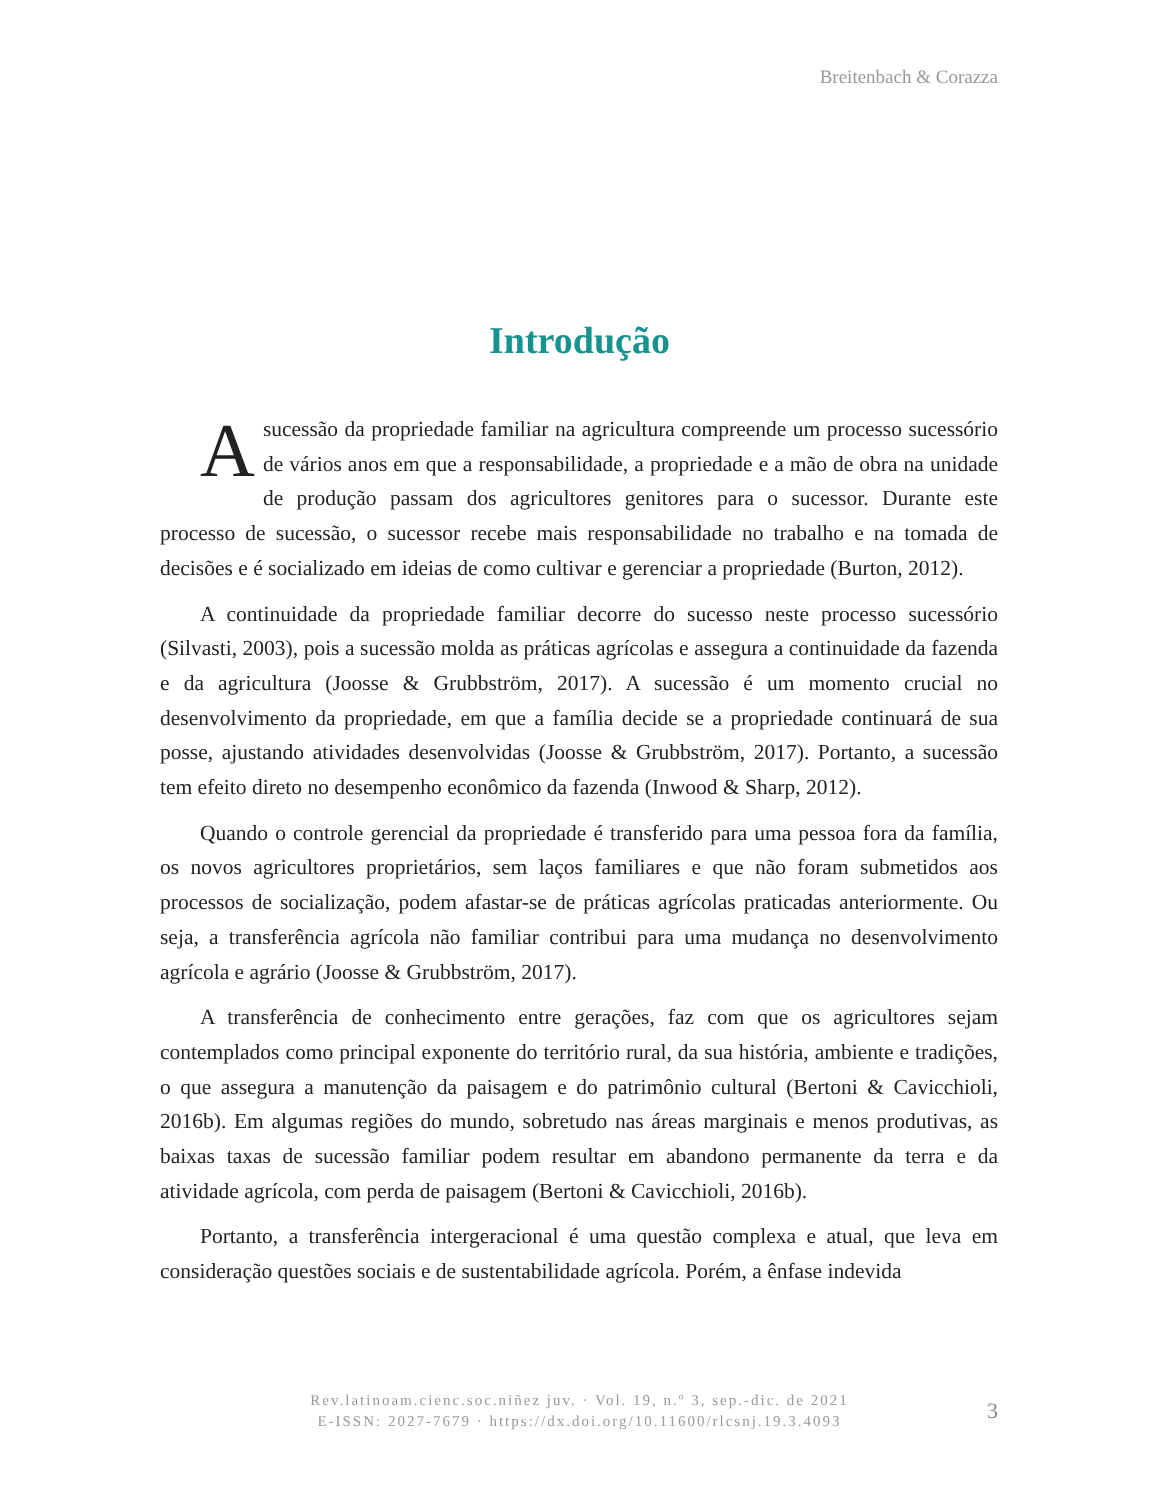Breitenbach & Corazza
Introdução
Asucessão da propriedade familiar na agricultura compreende um processo sucessório de vários anos em que a responsabilidade, a propriedade e a mão de obra na unidade de produção passam dos agricultores genitores para o sucessor. Durante este processo de sucessão, o sucessor recebe mais responsabilidade no trabalho e na tomada de decisões e é socializado em ideias de como cultivar e gerenciar a propriedade (Burton, 2012).
A continuidade da propriedade familiar decorre do sucesso neste processo sucessório (Silvasti, 2003), pois a sucessão molda as práticas agrícolas e assegura a continuidade da fazenda e da agricultura (Joosse & Grubbström, 2017). A sucessão é um momento crucial no desenvolvimento da propriedade, em que a família decide se a propriedade continuará de sua posse, ajustando atividades desenvolvidas (Joosse & Grubbström, 2017). Portanto, a sucessão tem efeito direto no desempenho econômico da fazenda (Inwood & Sharp, 2012).
Quando o controle gerencial da propriedade é transferido para uma pessoa fora da família, os novos agricultores proprietários, sem laços familiares e que não foram submetidos aos processos de socialização, podem afastar-se de práticas agrícolas praticadas anteriormente. Ou seja, a transferência agrícola não familiar contribui para uma mudança no desenvolvimento agrícola e agrário (Joosse & Grubbström, 2017).
A transferência de conhecimento entre gerações, faz com que os agricultores sejam contemplados como principal exponente do território rural, da sua história, ambiente e tradições, o que assegura a manutenção da paisagem e do patrimônio cultural (Bertoni & Cavicchioli, 2016b). Em algumas regiões do mundo, sobretudo nas áreas marginais e menos produtivas, as baixas taxas de sucessão familiar podem resultar em abandono permanente da terra e da atividade agrícola, com perda de paisagem (Bertoni & Cavicchioli, 2016b).
Portanto, a transferência intergeracional é uma questão complexa e atual, que leva em consideração questões sociais e de sustentabilidade agrícola. Porém, a ênfase indevida
Rev.latinoam.cienc.soc.niñez juv. · Vol. 19, n.º 3, sep.-dic. de 2021
E-ISSN: 2027-7679 · https://dx.doi.org/10.11600/rlcsnj.19.3.4093
3